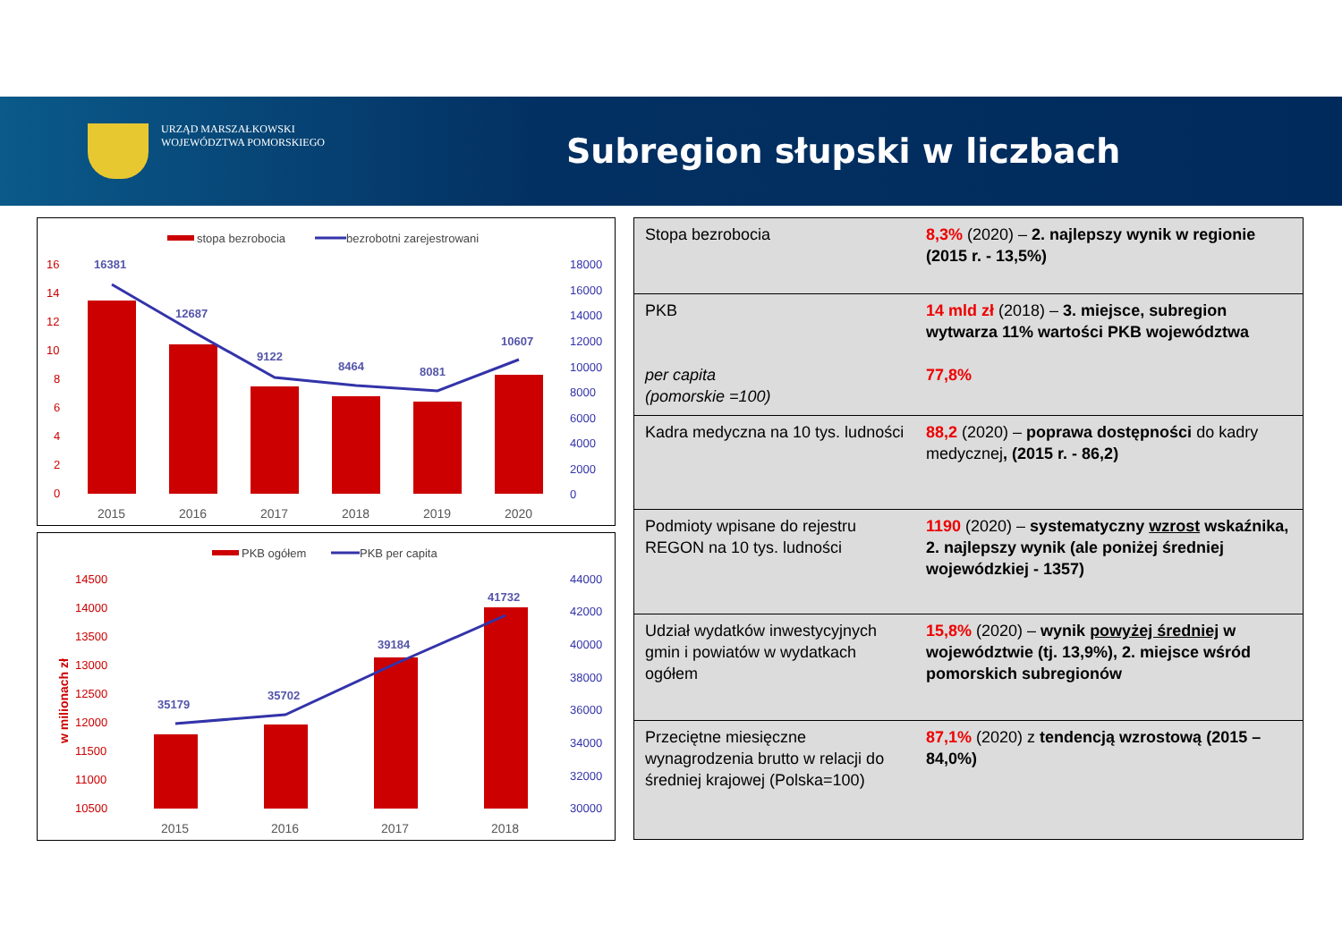URZĄD MARSZAŁKOWSKI
WOJEWÓDZTWA POMORSKIEGO
Subregion słupski w liczbach
stopa bezrobocia
bezrobotni zarejestrowani
16
14
12
10
8
6
4
2
0
18000
16000
14000
12000
10000
8000
6000
4000
2000
0
16381
12687
9122
8464
8081
10607
2015
2016
2017
2018
2019
2020
PKB ogółem
PKB per capita
w milionach zł
14500
14000
13500
13000
12500
12000
11500
11000
10500
44000
42000
40000
38000
36000
34000
32000
30000
35179
35702
39184
41732
2015
2016
2017
2018
| Stopa bezrobocia | 8,3% (2020) – 2. najlepszy wynik w regionie (2015 r. - 13,5%) |
| PKB per capita (pomorskie =100) | 14 mld zł (2018) – 3. miejsce, subregion wytwarza 11% wartości PKB województwa 77,8% |
| Kadra medyczna na 10 tys. ludności | 88,2 (2020) – poprawa dostępności do kadry medycznej , (2015 r. - 86,2) |
| Podmioty wpisane do rejestru REGON na 10 tys. ludności | 1190 (2020) – systematyczny wzrost wskaźnika, 2. najlepszy wynik (ale poniżej średniej wojewódzkiej - 1357) |
| Udział wydatków inwestycyjnych gmin i powiatów w wydatkach ogółem | 15,8% (2020) – wynik powyżej średniej w województwie (tj. 13,9%), 2. miejsce wśród pomorskich subregionów |
| Przeciętne miesięczne wynagrodzenia brutto w relacji do średniej krajowej (Polska=100) | 87,1% (2020) z tendencją wzrostową (2015 – 84,0%) |